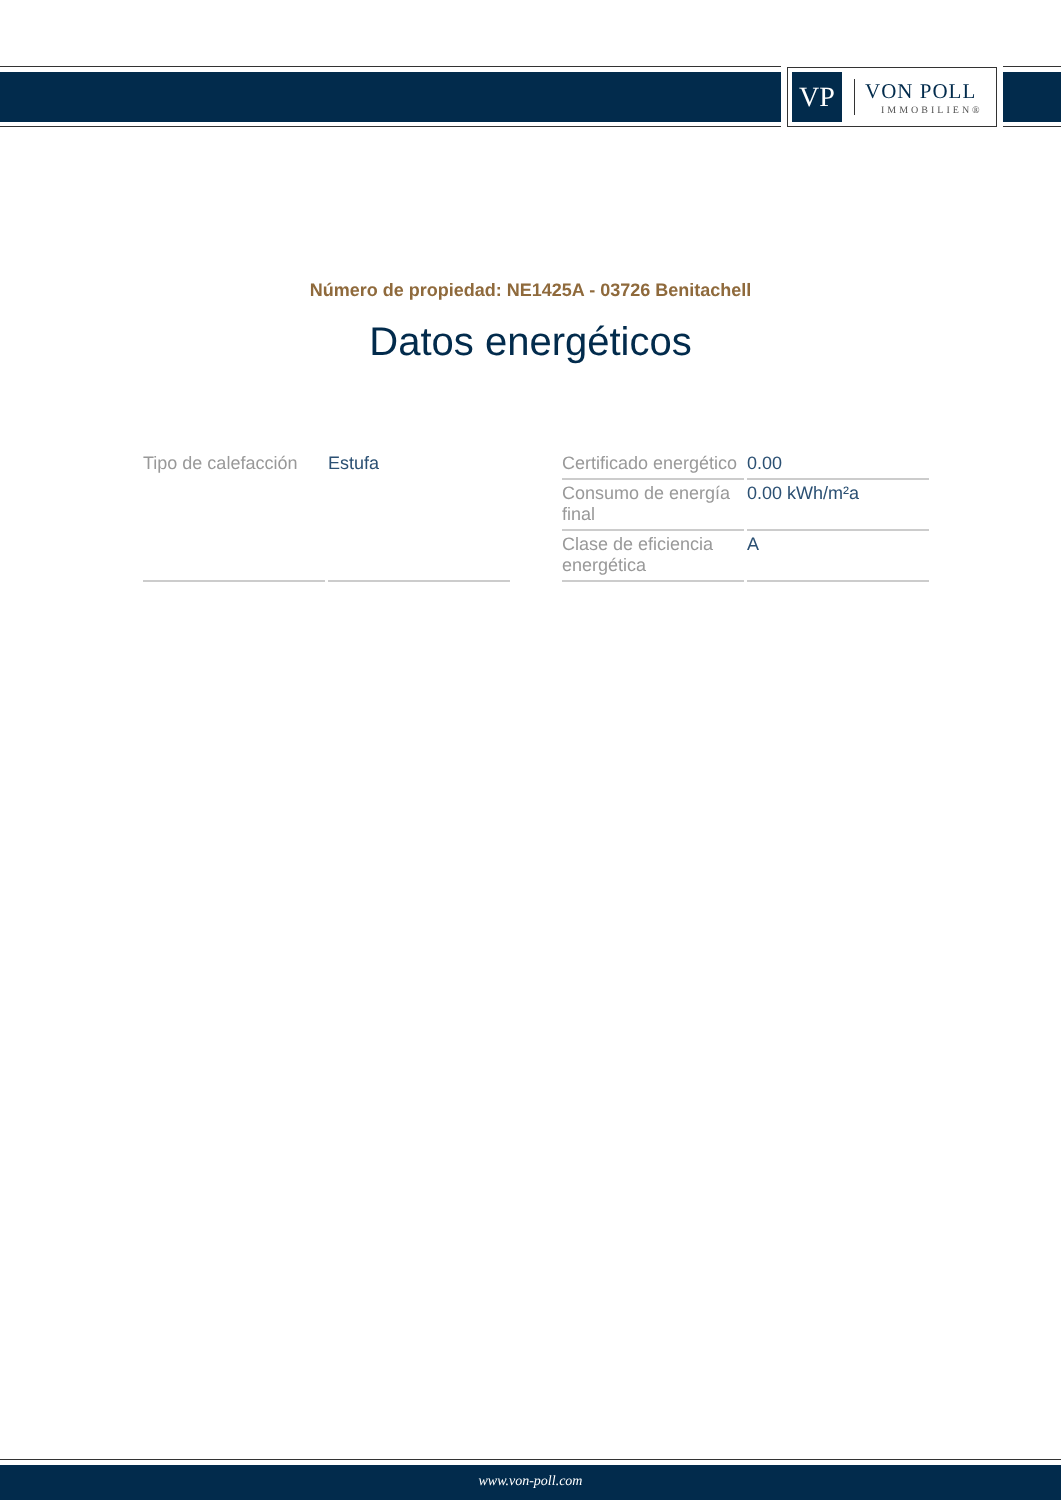VP
VON POLL
IMMOBILIEN®
Número de propiedad: NE1425A - 03726 Benitachell
Datos energéticos
| Tipo de calefacción | Estufa |
| Certificado energético | 0.00 |
| Consumo de energía final | 0.00 kWh/m²a |
| Clase de eficiencia energética | A |
www.von-poll.com